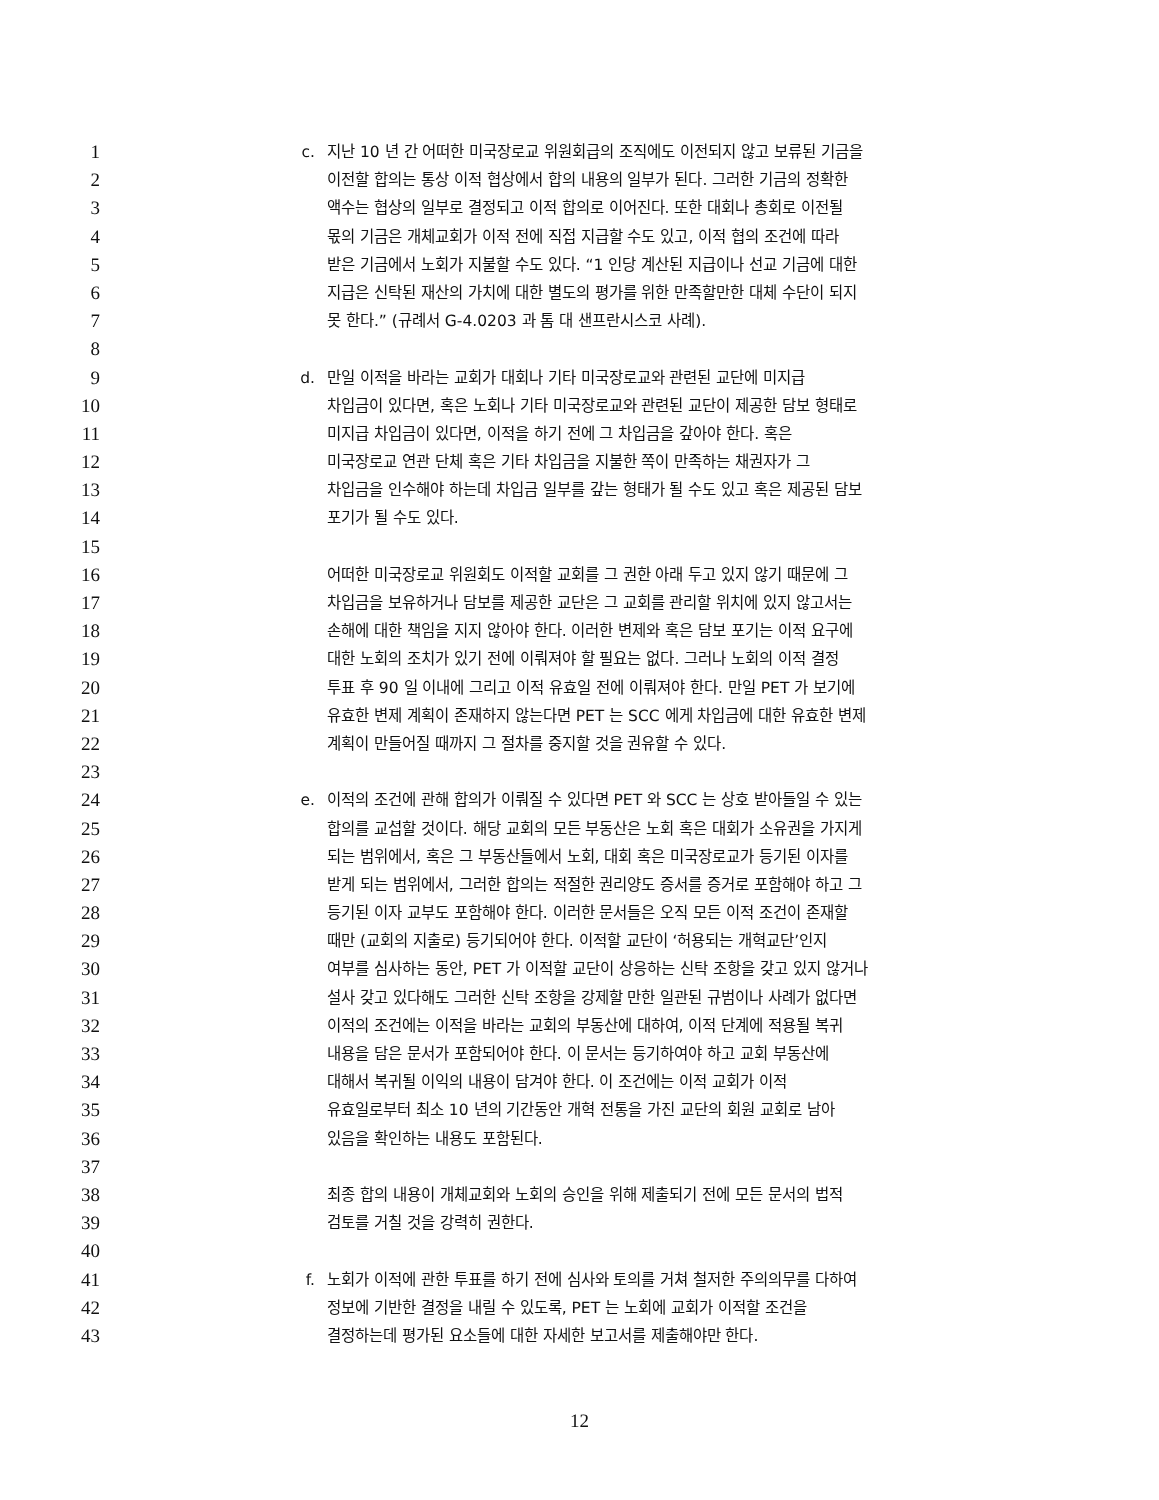1 c. 지난 10 년 간 어떠한 미국장로교 위원회급의 조직에도 이전되지 않고 보류된 기금을
2 이전할 합의는 통상 이적 협상에서 합의 내용의 일부가 된다. 그러한 기금의 정확한
3 액수는 협상의 일부로 결정되고 이적 합의로 이어진다. 또한 대회나 총회로 이전될
4 몫의 기금은 개체교회가 이적 전에 직접 지급할 수도 있고, 이적 협의 조건에 따라
5 받은 기금에서 노회가 지불할 수도 있다. “1 인당 계산된 지급이나 선교 기금에 대한
6 지급은 신탁된 재산의 가치에 대한 별도의 평가를 위한 만족할만한 대체 수단이 되지
7 못 한다.” (규례서 G-4.0203 과 톰 대 샌프란시스코 사례).
8
9 d. 만일 이적을 바라는 교회가 대회나 기타 미국장로교와 관련된 교단에 미지급
10 차입금이 있다면, 혹은 노회나 기타 미국장로교와 관련된 교단이 제공한 담보 형태로
11 미지급 차입금이 있다면, 이적을 하기 전에 그 차입금을 갚아야 한다. 혹은
12 미국장로교 연관 단체 혹은 기타 차입금을 지불한 쪽이 만족하는 채권자가 그
13 차입금을 인수해야 하는데 차입금 일부를 갚는 형태가 될 수도 있고 혹은 제공된 담보
14 포기가 될 수도 있다.
15
16 어떠한 미국장로교 위원회도 이적할 교회를 그 권한 아래 두고 있지 않기 때문에 그
17 차입금을 보유하거나 담보를 제공한 교단은 그 교회를 관리할 위치에 있지 않고서는
18 손해에 대한 책임을 지지 않아야 한다. 이러한 변제와 혹은 담보 포기는 이적 요구에
19 대한 노회의 조치가 있기 전에 이뤄져야 할 필요는 없다. 그러나 노회의 이적 결정
20 투표 후 90 일 이내에 그리고 이적 유효일 전에 이뤄져야 한다. 만일 PET 가 보기에
21 유효한 변제 계획이 존재하지 않는다면 PET 는 SCC 에게 차입금에 대한 유효한 변제
22 계획이 만들어질 때까지 그 절차를 중지할 것을 권유할 수 있다.
23
24 e. 이적의 조건에 관해 합의가 이뤄질 수 있다면 PET 와 SCC 는 상호 받아들일 수 있는
25 합의를 교섭할 것이다. 해당 교회의 모든 부동산은 노회 혹은 대회가 소유권을 가지게
26 되는 범위에서, 혹은 그 부동산들에서 노회, 대회 혹은 미국장로교가 등기된 이자를
27 받게 되는 범위에서, 그러한 합의는 적절한 권리양도 증서를 증거로 포함해야 하고 그
28 등기된 이자 교부도 포함해야 한다. 이러한 문서들은 오직 모든 이적 조건이 존재할
29 때만 (교회의 지출로) 등기되어야 한다. 이적할 교단이 ‘허용되는 개혁교단’인지
30 여부를 심사하는 동안, PET 가 이적할 교단이 상응하는 신탁 조항을 갖고 있지 않거나
31 설사 갖고 있다해도 그러한 신탁 조항을 강제할 만한 일관된 규범이나 사례가 없다면
32 이적의 조건에는 이적을 바라는 교회의 부동산에 대하여, 이적 단계에 적용될 복귀
33 내용을 담은 문서가 포함되어야 한다. 이 문서는 등기하여야 하고 교회 부동산에
34 대해서 복귀될 이익의 내용이 담겨야 한다. 이 조건에는 이적 교회가 이적
35 유효일로부터 최소 10 년의 기간동안 개혁 전통을 가진 교단의 회원 교회로 남아
36 있음을 확인하는 내용도 포함된다.
37
38 최종 합의 내용이 개체교회와 노회의 승인을 위해 제출되기 전에 모든 문서의 법적
39 검토를 거칠 것을 강력히 권한다.
40
41 f. 노회가 이적에 관한 투표를 하기 전에 심사와 토의를 거쳐 철저한 주의의무를 다하여
42 정보에 기반한 결정을 내릴 수 있도록, PET 는 노회에 교회가 이적할 조건을
43 결정하는데 평가된 요소들에 대한 자세한 보고서를 제출해야만 한다.
12